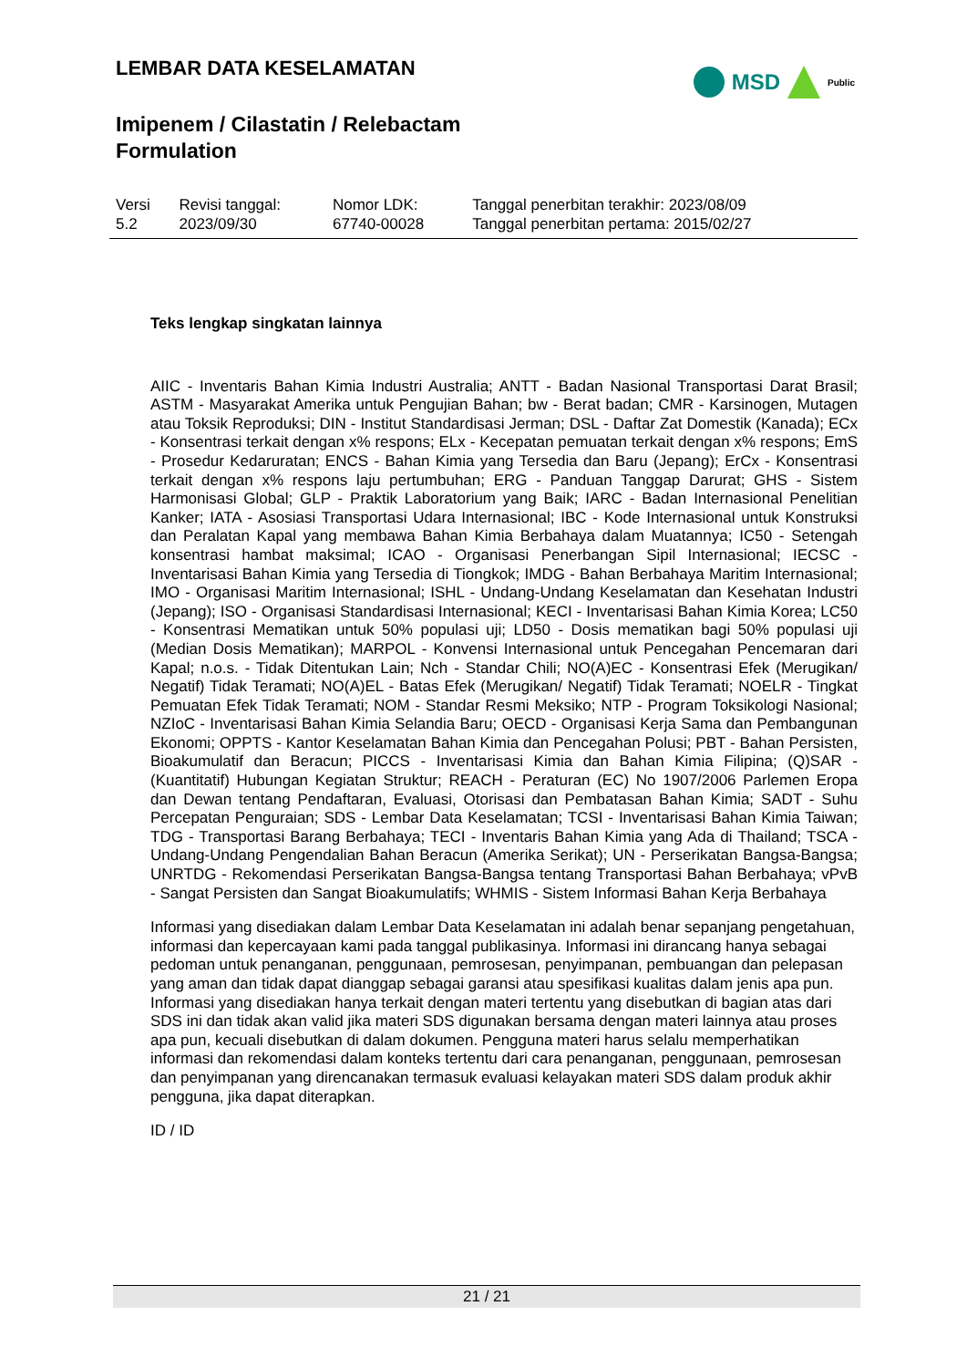LEMBAR DATA KESELAMATAN
Imipenem / Cilastatin / Relebactam
Formulation
MSD Public
| Versi 5.2 | Revisi tanggal: 2023/09/30 | Nomor LDK: 67740-00028 | Tanggal penerbitan terakhir: 2023/08/09 Tanggal penerbitan pertama: 2015/02/27 |
Teks lengkap singkatan lainnya
AIIC - Inventaris Bahan Kimia Industri Australia; ANTT - Badan Nasional Transportasi Darat Brasil; ASTM - Masyarakat Amerika untuk Pengujian Bahan; bw - Berat badan; CMR - Karsinogen, Mutagen atau Toksik Reproduksi; DIN - Institut Standardisasi Jerman; DSL - Daftar Zat Domestik (Kanada); ECx - Konsentrasi terkait dengan x% respons; ELx - Kecepatan pemuatan terkait dengan x% respons; EmS - Prosedur Kedaruratan; ENCS - Bahan Kimia yang Tersedia dan Baru (Jepang); ErCx - Konsentrasi terkait dengan x% respons laju pertumbuhan; ERG - Panduan Tanggap Darurat; GHS - Sistem Harmonisasi Global; GLP - Praktik Laboratorium yang Baik; IARC - Badan Internasional Penelitian Kanker; IATA - Asosiasi Transportasi Udara Internasional; IBC - Kode Internasional untuk Konstruksi dan Peralatan Kapal yang membawa Bahan Kimia Berbahaya dalam Muatannya; IC50 - Setengah konsentrasi hambat maksimal; ICAO - Organisasi Penerbangan Sipil Internasional; IECSC - Inventarisasi Bahan Kimia yang Tersedia di Tiongkok; IMDG - Bahan Berbahaya Maritim Internasional; IMO - Organisasi Maritim Internasional; ISHL - Undang-Undang Keselamatan dan Kesehatan Industri (Jepang); ISO - Organisasi Standardisasi Internasional; KECI - Inventarisasi Bahan Kimia Korea; LC50 - Konsentrasi Mematikan untuk 50% populasi uji; LD50 - Dosis mematikan bagi 50% populasi uji (Median Dosis Mematikan); MARPOL - Konvensi Internasional untuk Pencegahan Pencemaran dari Kapal; n.o.s. - Tidak Ditentukan Lain; Nch - Standar Chili; NO(A)EC - Konsentrasi Efek (Merugikan/ Negatif) Tidak Teramati; NO(A)EL - Batas Efek (Merugikan/ Negatif) Tidak Teramati; NOELR - Tingkat Pemuatan Efek Tidak Teramati; NOM - Standar Resmi Meksiko; NTP - Program Toksikologi Nasional; NZIoC - Inventarisasi Bahan Kimia Selandia Baru; OECD - Organisasi Kerja Sama dan Pembangunan Ekonomi; OPPTS - Kantor Keselamatan Bahan Kimia dan Pencegahan Polusi; PBT - Bahan Persisten, Bioakumulatif dan Beracun; PICCS - Inventarisasi Kimia dan Bahan Kimia Filipina; (Q)SAR - (Kuantitatif) Hubungan Kegiatan Struktur; REACH - Peraturan (EC) No 1907/2006 Parlemen Eropa dan Dewan tentang Pendaftaran, Evaluasi, Otorisasi dan Pembatasan Bahan Kimia; SADT - Suhu Percepatan Penguraian; SDS - Lembar Data Keselamatan; TCSI - Inventarisasi Bahan Kimia Taiwan; TDG - Transportasi Barang Berbahaya; TECI - Inventaris Bahan Kimia yang Ada di Thailand; TSCA - Undang-Undang Pengendalian Bahan Beracun (Amerika Serikat); UN - Perserikatan Bangsa-Bangsa; UNRTDG - Rekomendasi Perserikatan Bangsa-Bangsa tentang Transportasi Bahan Berbahaya; vPvB - Sangat Persisten dan Sangat Bioakumulatifs; WHMIS - Sistem Informasi Bahan Kerja Berbahaya
Informasi yang disediakan dalam Lembar Data Keselamatan ini adalah benar sepanjang pengetahuan, informasi dan kepercayaan kami pada tanggal publikasinya. Informasi ini dirancang hanya sebagai pedoman untuk penanganan, penggunaan, pemrosesan, penyimpanan, pembuangan dan pelepasan yang aman dan tidak dapat dianggap sebagai garansi atau spesifikasi kualitas dalam jenis apa pun. Informasi yang disediakan hanya terkait dengan materi tertentu yang disebutkan di bagian atas dari SDS ini dan tidak akan valid jika materi SDS digunakan bersama dengan materi lainnya atau proses apa pun, kecuali disebutkan di dalam dokumen. Pengguna materi harus selalu memperhatikan informasi dan rekomendasi dalam konteks tertentu dari cara penanganan, penggunaan, pemrosesan dan penyimpanan yang direncanakan termasuk evaluasi kelayakan materi SDS dalam produk akhir pengguna, jika dapat diterapkan.
ID / ID
21 / 21